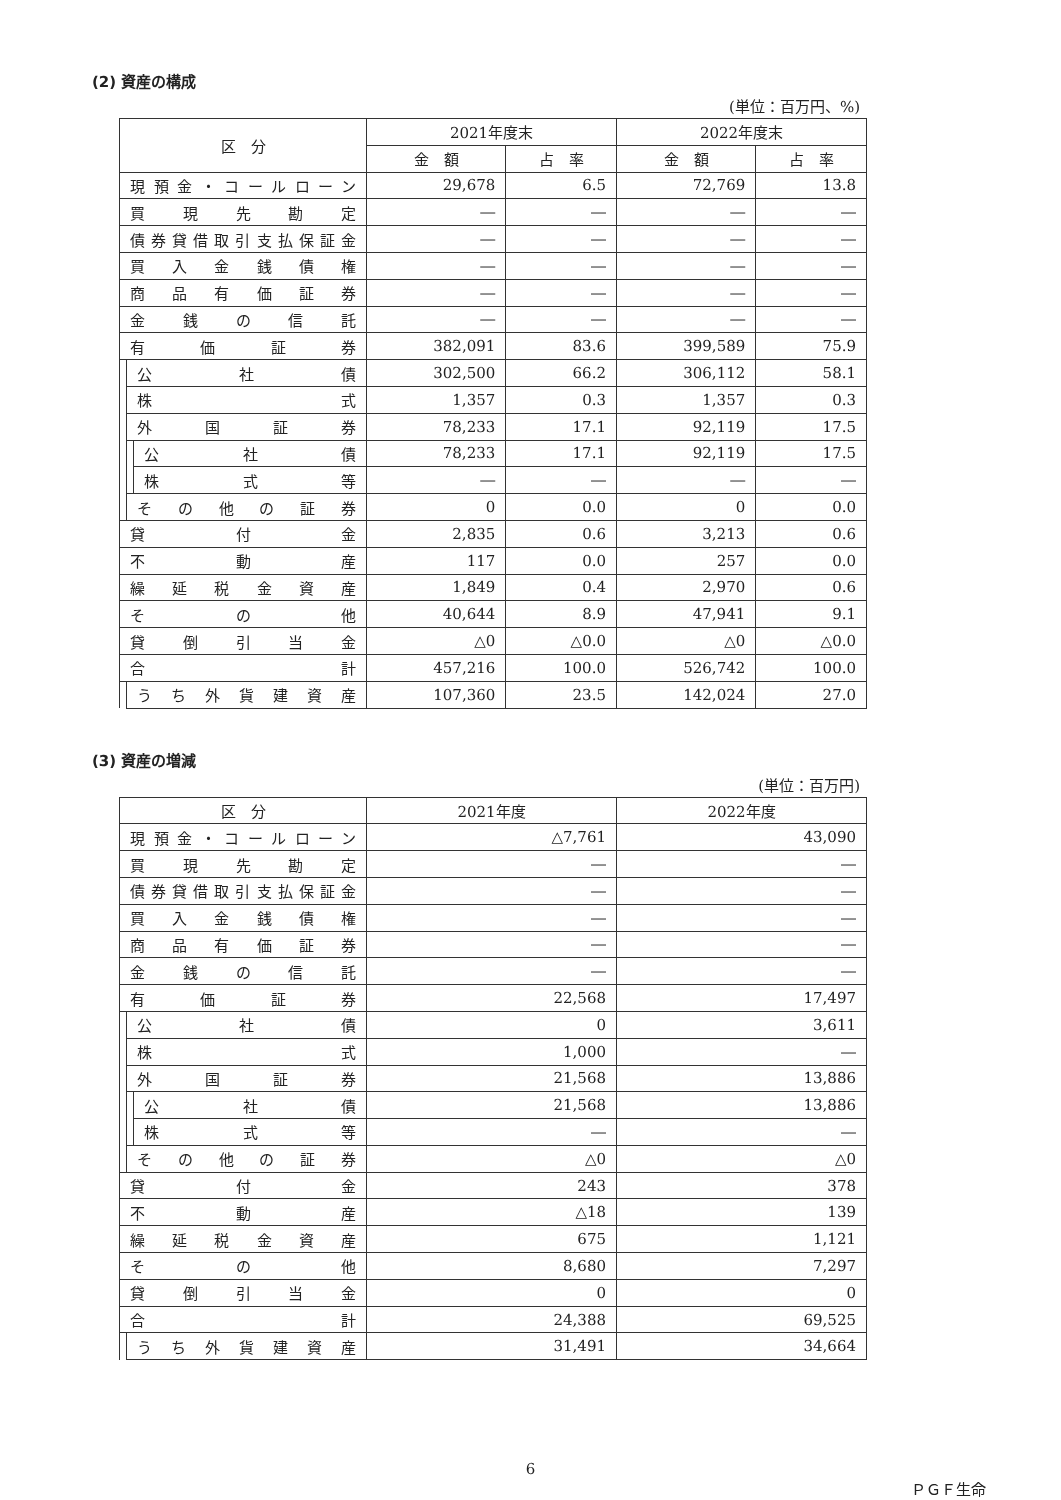(2) 資産の構成
(単位：百万円、%)
| 区 分 | | | 2021年度末 | | 2022年度末 | |
| --- | --- | --- | --- | --- | --- | --- |
| | | | 金 額 | 占 率 | 金 額 | 占 率 |
| 現預金・コールローン | | | 29,678 | 6.5 | 72,769 | 13.8 |
| 買現先勘定 | | | ― | ― | ― | ― |
| 債券貸借取引支払保証金 | | | ― | ― | ― | ― |
| 買入金銭債権 | | | ― | ― | ― | ― |
| 商品有価証券 | | | ― | ― | ― | ― |
| 金銭の信託 | | | ― | ― | ― | ― |
| 有価証券 | | | 382,091 | 83.6 | 399,589 | 75.9 |
| | 公社債 | | 302,500 | 66.2 | 306,112 | 58.1 |
| | 株式 | | 1,357 | 0.3 | 1,357 | 0.3 |
| | 外国証券 | | 78,233 | 17.1 | 92,119 | 17.5 |
| | | 公社債 | 78,233 | 17.1 | 92,119 | 17.5 |
| | | 株式等 | ― | ― | ― | ― |
| | その他の証券 | | 0 | 0.0 | 0 | 0.0 |
| 貸付金 | | | 2,835 | 0.6 | 3,213 | 0.6 |
| 不動産 | | | 117 | 0.0 | 257 | 0.0 |
| 繰延税金資産 | | | 1,849 | 0.4 | 2,970 | 0.6 |
| その他 | | | 40,644 | 8.9 | 47,941 | 9.1 |
| 貸倒引当金 | | | △0 | △0.0 | △0 | △0.0 |
| 合計 | | | 457,216 | 100.0 | 526,742 | 100.0 |
| | うち外貨建資産 | | 107,360 | 23.5 | 142,024 | 27.0 |
(3) 資産の増減
(単位：百万円)
| 区 分 | | | 2021年度 | 2022年度 |
| --- | --- | --- | --- | --- |
| 現預金・コールローン | | | △7,761 | 43,090 |
| 買現先勘定 | | | ― | ― |
| 債券貸借取引支払保証金 | | | ― | ― |
| 買入金銭債権 | | | ― | ― |
| 商品有価証券 | | | ― | ― |
| 金銭の信託 | | | ― | ― |
| 有価証券 | | | 22,568 | 17,497 |
| | 公社債 | | 0 | 3,611 |
| | 株式 | | 1,000 | ― |
| | 外国証券 | | 21,568 | 13,886 |
| | | 公社債 | 21,568 | 13,886 |
| | | 株式等 | ― | ― |
| | その他の証券 | | △0 | △0 |
| 貸付金 | | | 243 | 378 |
| 不動産 | | | △18 | 139 |
| 繰延税金資産 | | | 675 | 1,121 |
| その他 | | | 8,680 | 7,297 |
| 貸倒引当金 | | | 0 | 0 |
| 合計 | | | 24,388 | 69,525 |
| | うち外貨建資産 | | 31,491 | 34,664 |
6
ＰＧＦ生命